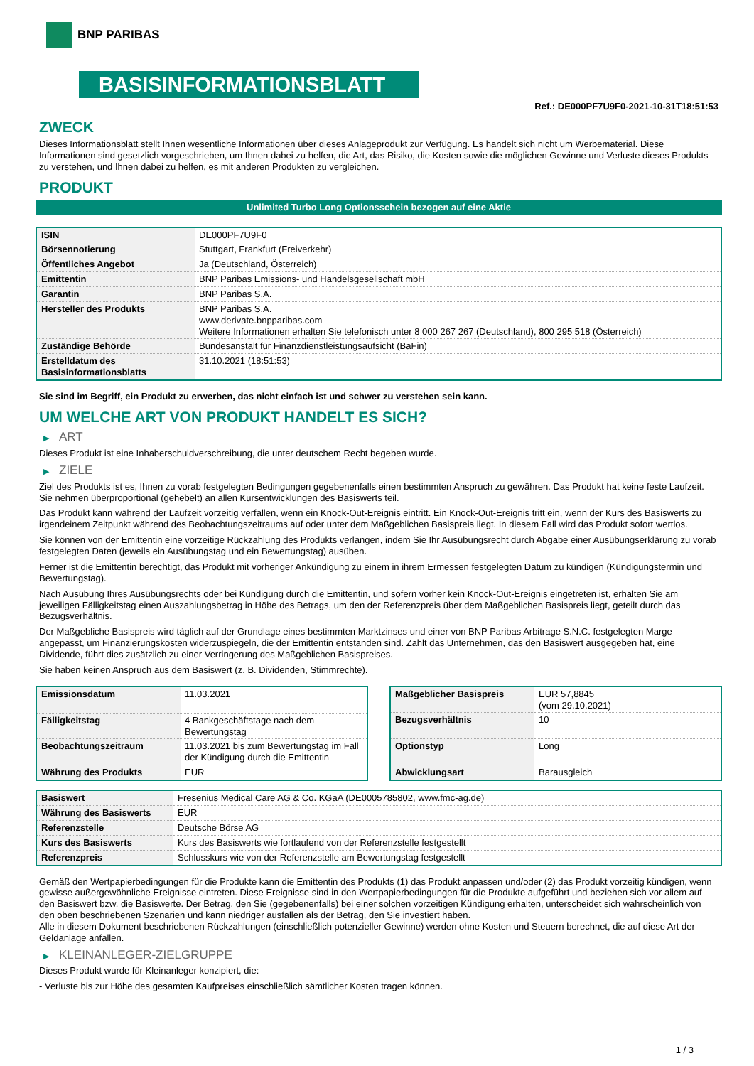BNP PARIBAS
BASISINFORMATIONSBLATT
Ref.: DE000PF7U9F0-2021-10-31T18:51:53
ZWECK
Dieses Informationsblatt stellt Ihnen wesentliche Informationen über dieses Anlageprodukt zur Verfügung. Es handelt sich nicht um Werbematerial. Diese Informationen sind gesetzlich vorgeschrieben, um Ihnen dabei zu helfen, die Art, das Risiko, die Kosten sowie die möglichen Gewinne und Verluste dieses Produkts zu verstehen, und Ihnen dabei zu helfen, es mit anderen Produkten zu vergleichen.
PRODUKT
Unlimited Turbo Long Optionsschein bezogen auf eine Aktie
| ISIN | DE000PF7U9F0 |
| Börsennotierung | Stuttgart, Frankfurt (Freiverkehr) |
| Öffentliches Angebot | Ja (Deutschland, Österreich) |
| Emittentin | BNP Paribas Emissions- und Handelsgesellschaft mbH |
| Garantin | BNP Paribas S.A. |
| Hersteller des Produkts | BNP Paribas S.A. www.derivate.bnpparibas.com Weitere Informationen erhalten Sie telefonisch unter 8 000 267 267 (Deutschland), 800 295 518 (Österreich) |
| Zuständige Behörde | Bundesanstalt für Finanzdienstleistungsaufsicht (BaFin) |
| Erstelldatum des Basisinformationsblatts | 31.10.2021 (18:51:53) |
Sie sind im Begriff, ein Produkt zu erwerben, das nicht einfach ist und schwer zu verstehen sein kann.
UM WELCHE ART VON PRODUKT HANDELT ES SICH?
▶ ART
Dieses Produkt ist eine Inhaberschuldverschreibung, die unter deutschem Recht begeben wurde.
▶ ZIELE
Ziel des Produkts ist es, Ihnen zu vorab festgelegten Bedingungen gegebenenfalls einen bestimmten Anspruch zu gewähren. Das Produkt hat keine feste Laufzeit. Sie nehmen überproportional (gehebelt) an allen Kursentwicklungen des Basiswerts teil.
Das Produkt kann während der Laufzeit vorzeitig verfallen, wenn ein Knock-Out-Ereignis eintritt. Ein Knock-Out-Ereignis tritt ein, wenn der Kurs des Basiswerts zu irgendeinem Zeitpunkt während des Beobachtungszeitraums auf oder unter dem Maßgeblichen Basispreis liegt. In diesem Fall wird das Produkt sofort wertlos.
Sie können von der Emittentin eine vorzeitige Rückzahlung des Produkts verlangen, indem Sie Ihr Ausübungsrecht durch Abgabe einer Ausübungserklärung zu vorab festgelegten Daten (jeweils ein Ausübungstag und ein Bewertungstag) ausüben.
Ferner ist die Emittentin berechtigt, das Produkt mit vorheriger Ankündigung zu einem in ihrem Ermessen festgelegten Datum zu kündigen (Kündigungstermin und Bewertungstag).
Nach Ausübung Ihres Ausübungsrechts oder bei Kündigung durch die Emittentin, und sofern vorher kein Knock-Out-Ereignis eingetreten ist, erhalten Sie am jeweiligen Fälligkeitstag einen Auszahlungsbetrag in Höhe des Betrags, um den der Referenzpreis über dem Maßgeblichen Basispreis liegt, geteilt durch das Bezugsverhältnis.
Der Maßgebliche Basispreis wird täglich auf der Grundlage eines bestimmten Marktzinses und einer von BNP Paribas Arbitrage S.N.C. festgelegten Marge angepasst, um Finanzierungskosten widerzuspiegeln, die der Emittentin entstanden sind. Zahlt das Unternehmen, das den Basiswert ausgegeben hat, eine Dividende, führt dies zusätzlich zu einer Verringerung des Maßgeblichen Basispreises.
Sie haben keinen Anspruch aus dem Basiswert (z. B. Dividenden, Stimmrechte).
| Emissionsdatum | 11.03.2021 |
| Fälligkeitstag | 4 Bankgeschäftstage nach dem Bewertungstag |
| Beobachtungszeitraum | 11.03.2021 bis zum Bewertungstag im Fall der Kündigung durch die Emittentin |
| Währung des Produkts | EUR |
| Maßgeblicher Basispreis | EUR 57,8845 (vom 29.10.2021) |
| Bezugsverhältnis | 10 |
| Optionstyp | Long |
| Abwicklungsart | Barausgleich |
| Basiswert | Fresenius Medical Care AG & Co. KGaA (DE0005785802, www.fmc-ag.de) |
| Währung des Basiswerts | EUR |
| Referenzstelle | Deutsche Börse AG |
| Kurs des Basiswerts | Kurs des Basiswerts wie fortlaufend von der Referenzstelle festgestellt |
| Referenzpreis | Schlusskurs wie von der Referenzstelle am Bewertungstag festgestellt |
Gemäß den Wertpapierbedingungen für die Produkte kann die Emittentin des Produkts (1) das Produkt anpassen und/oder (2) das Produkt vorzeitig kündigen, wenn gewisse außergewöhnliche Ereignisse eintreten. Diese Ereignisse sind in den Wertpapierbedingungen für die Produkte aufgeführt und beziehen sich vor allem auf den Basiswert bzw. die Basiswerte. Der Betrag, den Sie (gegebenenfalls) bei einer solchen vorzeitigen Kündigung erhalten, unterscheidet sich wahrscheinlich von den oben beschriebenen Szenarien und kann niedriger ausfallen als der Betrag, den Sie investiert haben.
Alle in diesem Dokument beschriebenen Rückzahlungen (einschließlich potenzieller Gewinne) werden ohne Kosten und Steuern berechnet, die auf diese Art der Geldanlage anfallen.
▶ KLEINANLEGER-ZIELGRUPPE
Dieses Produkt wurde für Kleinanleger konzipiert, die:
- Verluste bis zur Höhe des gesamten Kaufpreises einschließlich sämtlicher Kosten tragen können.
1 / 3